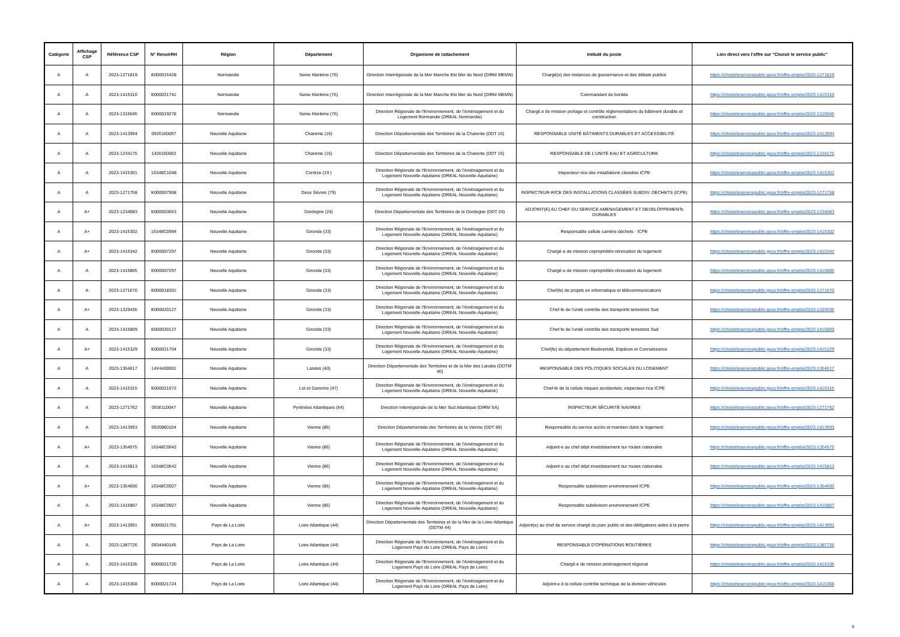| Catégorie | Affichage CSP | Référence CSP | N° RenoirRH | Région | Département | Organisme de rattachement | Intitulé du poste | Lien direct vers l'offre sur "Choisir le service public" |
| --- | --- | --- | --- | --- | --- | --- | --- | --- |
| A | A | 2023-1271819 | E000015428 | Normandie | Seine Maritime (76) | Direction Interrégionale de la Mer Manche Est Mer du Nord (DIRM MEMN) | Chargé(e) des instances de gouvernance et des débats publics | https://choisirleservicepublic.gouv.fr/offre-emploi/2023-1271819 |
| A | A | 2023-1415310 | E000021741 | Normandie | Seine Maritime (76) | Direction Interrégionale de la Mer Manche Est Mer du Nord (DIRM MEMN) | Commandant de bordée | https://choisirleservicepublic.gouv.fr/offre-emploi/2023-1415310 |
| A | A | 2023-1315045 | E000019278 | Normandie | Seine Maritime (76) | Direction Régionale de l'Environnement, de l'Aménagement et du Logement Normandie (DREAL Normandie) | Chargé.e de mission portage et contrôle réglementations du bâtiment durable et construction | https://choisirleservicepublic.gouv.fr/offre-emploi/2023-1315045 |
| A | A | 2023-1413994 | 0920160097 | Nouvelle Aquitaine | Charente (16) | Direction Départementale des Territoires de la Charente (DDT 16) | RESPONSABLE UNITÉ BÂTIMENTS DURABLES ET ACCESSIBILITÉ | https://choisirleservicepublic.gouv.fr/offre-emploi/2023-1413994 |
| A | A | 2023-1234175 | 1420160002 | Nouvelle Aquitaine | Charente (16) | Direction Départementale des Territoires de la Charente (DDT 16) | RESPONSABLE DE L'UNITÉ EAU ET AGRICULTURE | https://choisirleservicepublic.gouv.fr/offre-emploi/2023-1234175 |
| A | A | 2023-1415301 | 16348C1048 | Nouvelle Aquitaine | Corrèze (19 ) | Direction Régionale de l'Environnement, de l'Aménagement et du Logement Nouvelle-Aquitaine (DREAL Nouvelle-Aquitaine) | Inspecteur-rice des installations classées ICPE | https://choisirleservicepublic.gouv.fr/offre-emploi/2023-1415301 |
| A | A | 2023-1271758 | E000007908 | Nouvelle Aquitaine | Deux Sèvres (79) | Direction Régionale de l'Environnement, de l'Aménagement et du Logement Nouvelle-Aquitaine (DREAL Nouvelle-Aquitaine) | INSPECTEUR-RICE DES INSTALLATIONS CLASSÉES SUBDIV. DÉCHETS (ICPE) | https://choisirleservicepublic.gouv.fr/offre-emploi/2023-1271758 |
| A | A+ | 2023-1234083 | E000003663 | Nouvelle Aquitaine | Dordogne (24) | Direction Départementale des Territoires de la Dordogne (DDT 24) | ADJOINT(E) AU CHEF DU SERVICE AMENAGEMENT ET DEVELOPPEMENTs DURABLES | https://choisirleservicepublic.gouv.fr/offre-emploi/2023-1234083 |
| A | A+ | 2023-1415302 | 16348C0994 | Nouvelle Aquitaine | Gironde (33) | Direction Régionale de l'Environnement, de l'Aménagement et du Logement Nouvelle-Aquitaine (DREAL Nouvelle-Aquitaine) | Responsable cellule carrière déchets - ICPE | https://choisirleservicepublic.gouv.fr/offre-emploi/2023-1415302 |
| A | A+ | 2023-1415342 | E000007297 | Nouvelle Aquitaine | Gironde (33) | Direction Régionale de l'Environnement, de l'Aménagement et du Logement Nouvelle-Aquitaine (DREAL Nouvelle-Aquitaine) | Chargé-e de mission copropriétés-rénovation du logement | https://choisirleservicepublic.gouv.fr/offre-emploi/2023-1415342 |
| A | A | 2023-1415805 | E000007297 | Nouvelle Aquitaine | Gironde (33) | Direction Régionale de l'Environnement, de l'Aménagement et du Logement Nouvelle-Aquitaine (DREAL Nouvelle-Aquitaine) | Chargé-e de mission copropriétés-rénovation du logement | https://choisirleservicepublic.gouv.fr/offre-emploi/2023-1415805 |
| A | A | 2023-1271670 | E000018301 | Nouvelle Aquitaine | Gironde (33) | Direction Régionale de l'Environnement, de l'Aménagement et du Logement Nouvelle-Aquitaine (DREAL Nouvelle-Aquitaine) | Chef(fe) de projets en informatique et télécommunications | https://choisirleservicepublic.gouv.fr/offre-emploi/2023-1271670 |
| A | A+ | 2023-1329435 | E000020127 | Nouvelle Aquitaine | Gironde (33) | Direction Régionale de l'Environnement, de l'Aménagement et du Logement Nouvelle-Aquitaine (DREAL Nouvelle-Aquitaine) | Chef-fe de l'unité contrôle des transports terrestres Sud | https://choisirleservicepublic.gouv.fr/offre-emploi/2023-1329435 |
| A | A | 2023-1415809 | E000020127 | Nouvelle Aquitaine | Gironde (33) | Direction Régionale de l'Environnement, de l'Aménagement et du Logement Nouvelle-Aquitaine (DREAL Nouvelle-Aquitaine) | Chef-fe de l'unité contrôle des transports terrestres Sud | https://choisirleservicepublic.gouv.fr/offre-emploi/2023-1415809 |
| A | A+ | 2023-1415329 | E000021704 | Nouvelle Aquitaine | Gironde (33) | Direction Régionale de l'Environnement, de l'Aménagement et du Logement Nouvelle-Aquitaine (DREAL Nouvelle-Aquitaine) | Chef(fe) du département Biodiversité, Espèces et Connaissance | https://choisirleservicepublic.gouv.fr/offre-emploi/2023-1415329 |
| A | A | 2023-1354617 | 14V4400001 | Nouvelle Aquitaine | Landes (40) | Direction Départementale des Territoires et de la Mer des Landes (DDTM 40) | RESPONSABLE DES POLITIQUES SOCIALES DU LOGEMENT | https://choisirleservicepublic.gouv.fr/offre-emploi/2023-1354617 |
| A | A | 2023-1415315 | E000021672 | Nouvelle Aquitaine | Lot et Garonne (47) | Direction Régionale de l'Environnement, de l'Aménagement et du Logement Nouvelle-Aquitaine (DREAL Nouvelle-Aquitaine) | Chef-fe de la cellule risques accidentels, inspecteur-rice ICPE | https://choisirleservicepublic.gouv.fr/offre-emploi/2023-1415315 |
| A | A | 2023-1271762 | 0936110047 | Nouvelle Aquitaine | Pyrénées Atlantiques (64) | Direction Interrégionale de la Mer Sud Atlantique (DIRM SA) | INSPECTEUR SÉCURITÉ NAVIRES | https://choisirleservicepublic.gouv.fr/offre-emploi/2023-1271762 |
| A | A | 2023-1413993 | 0920860104 | Nouvelle Aquitaine | Vienne (86) | Direction Départementale des Territoires de la Vienne (DDT 86) | Responsable du service accès et maintien dans le logement | https://choisirleservicepublic.gouv.fr/offre-emploi/2023-1413993 |
| A | A+ | 2023-1354575 | 16348C0642 | Nouvelle Aquitaine | Vienne (86) | Direction Régionale de l'Environnement, de l'Aménagement et du Logement Nouvelle-Aquitaine (DREAL Nouvelle-Aquitaine) | Adjoint-e au chef dépt investissement sur routes nationales | https://choisirleservicepublic.gouv.fr/offre-emploi/2023-1354575 |
| A | A | 2023-1415813 | 16348C0642 | Nouvelle Aquitaine | Vienne (86) | Direction Régionale de l'Environnement, de l'Aménagement et du Logement Nouvelle-Aquitaine (DREAL Nouvelle-Aquitaine) | Adjoint-e au chef dépt investissement sur routes nationales | https://choisirleservicepublic.gouv.fr/offre-emploi/2023-1415813 |
| A | A+ | 2023-1354600 | 16348C0927 | Nouvelle Aquitaine | Vienne (86) | Direction Régionale de l'Environnement, de l'Aménagement et du Logement Nouvelle-Aquitaine (DREAL Nouvelle-Aquitaine) | Responsable subdivision environnement ICPE | https://choisirleservicepublic.gouv.fr/offre-emploi/2023-1354600 |
| A | A | 2023-1415807 | 16348C0927 | Nouvelle Aquitaine | Vienne (86) | Direction Régionale de l'Environnement, de l'Aménagement et du Logement Nouvelle-Aquitaine (DREAL Nouvelle-Aquitaine) | Responsable subdivision environnement ICPE | https://choisirleservicepublic.gouv.fr/offre-emploi/2023-1415807 |
| A | A+ | 2023-1413991 | E000021701 | Pays de La Loire | Loire Atlantique (44) | Direction Départementale des Territoires et de la Mer de la Loire-Atlantique (DDTM 44) | Adjoint(e) au chef de service chargé du parc public et des délégations aides à la pierre | https://choisirleservicepublic.gouv.fr/offre-emploi/2023-1413991 |
| A | A | 2023-1387726 | 0934440145 | Pays de La Loire | Loire Atlantique (44) | Direction Régionale de l'Environnement, de l'Aménagement et du Logement Pays de Loire (DREAL Pays de Loire) | RESPONSABLE D'OPÉRATIONS ROUTIÈRES | https://choisirleservicepublic.gouv.fr/offre-emploi/2023-1387726 |
| A | A | 2023-1415335 | E000021720 | Pays de La Loire | Loire Atlantique (44) | Direction Régionale de l'Environnement, de l'Aménagement et du Logement Pays de Loire (DREAL Pays de Loire) | Chargé-e de mission aménagement régional | https://choisirleservicepublic.gouv.fr/offre-emploi/2023-1415335 |
| A | A | 2023-1415368 | E000021724 | Pays de La Loire | Loire Atlantique (44) | Direction Régionale de l'Environnement, de l'Aménagement et du Logement Pays de Loire (DREAL Pays de Loire) | Adjoint-e à la cellule contrôle technique de la division véhicules | https://choisirleservicepublic.gouv.fr/offre-emploi/2023-1415368 |
6